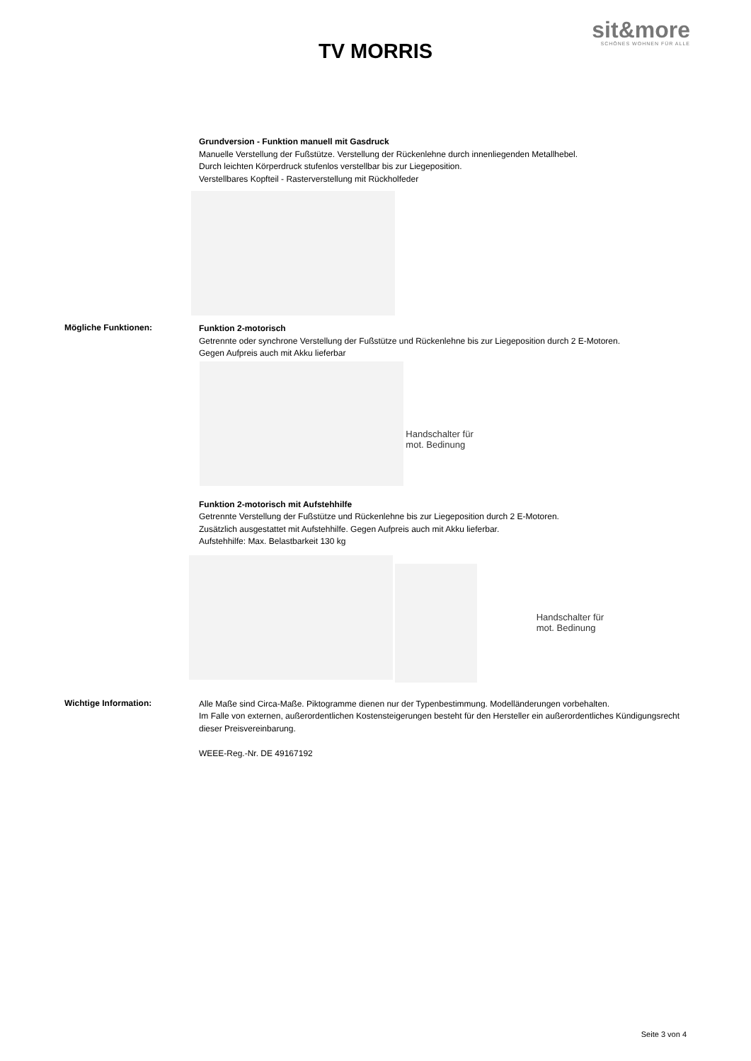sit&more
SCHÖNES WOHNEN FÜR ALLE
TV MORRIS
Grundversion - Funktion manuell mit Gasdruck
Manuelle Verstellung der Fußstütze. Verstellung der Rückenlehne durch innenliegenden Metallhebel.
Durch leichten Körperdruck stufenlos verstellbar bis zur Liegeposition.
Verstellbares Kopfteil - Rasterverstellung mit Rückholfeder
Mögliche Funktionen:
Funktion 2-motorisch
Getrennte oder synchrone Verstellung der Fußstütze und Rückenlehne bis zur Liegeposition durch 2 E-Motoren.
Gegen Aufpreis auch mit Akku lieferbar
Handschalter für
mot. Bedinung
Funktion 2-motorisch mit Aufstehhilfe
Getrennte Verstellung der Fußstütze und Rückenlehne bis zur Liegeposition durch 2 E-Motoren.
Zusätzlich ausgestattet mit Aufstehhilfe. Gegen Aufpreis auch mit Akku lieferbar.
Aufstehhilfe: Max. Belastbarkeit 130 kg
Handschalter für
mot. Bedinung
Wichtige Information:
Alle Maße sind Circa-Maße. Piktogramme dienen nur der Typenbestimmung. Modelländerungen vorbehalten.
Im Falle von externen, außerordentlichen Kostensteigerungen besteht für den Hersteller ein außerordentliches Kündigungsrecht dieser Preisvereinbarung.
WEEE-Reg.-Nr. DE 49167192
Seite 3 von 4